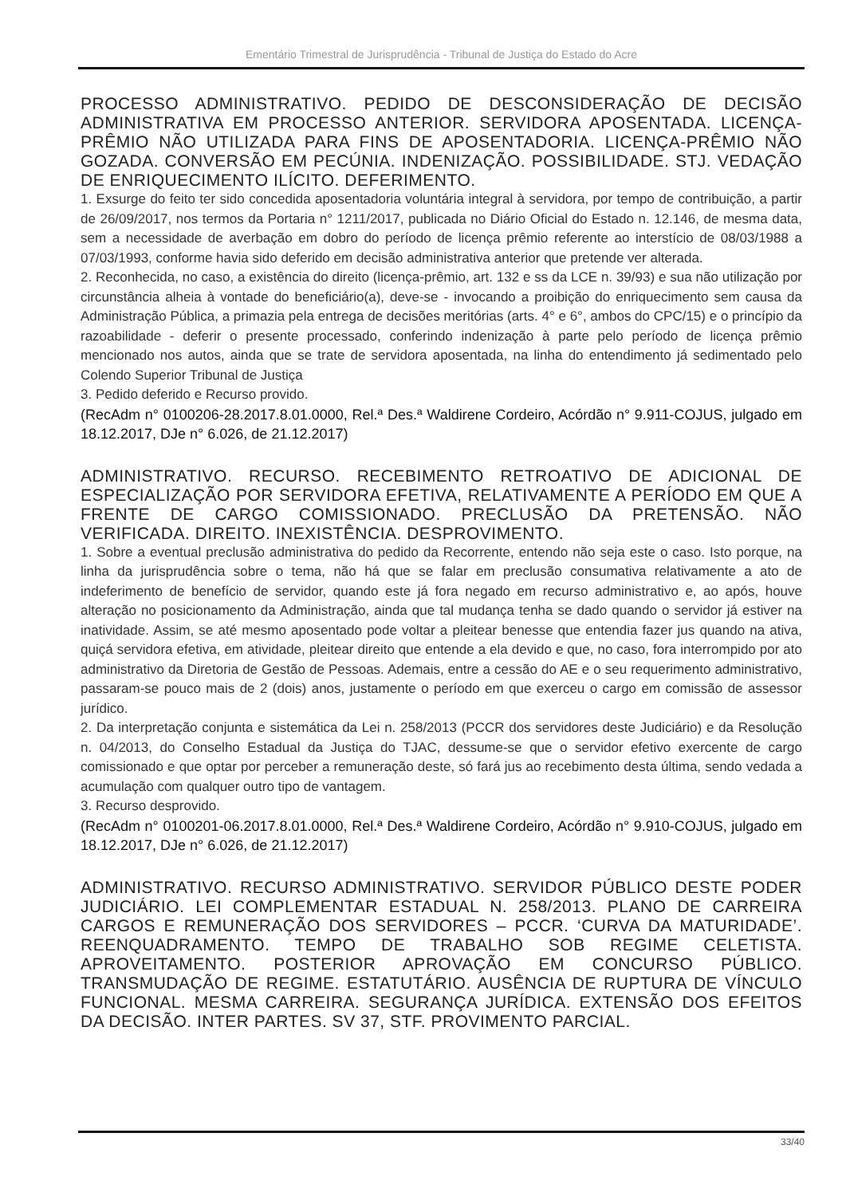Ementário Trimestral de Jurisprudência - Tribunal de Justiça do Estado do Acre
PROCESSO ADMINISTRATIVO. PEDIDO DE DESCONSIDERAÇÃO DE DECISÃO ADMINISTRATIVA EM PROCESSO ANTERIOR. SERVIDORA APOSENTADA. LICENÇA-PRÊMIO NÃO UTILIZADA PARA FINS DE APOSENTADORIA. LICENÇA-PRÊMIO NÃO GOZADA. CONVERSÃO EM PECÚNIA. INDENIZAÇÃO. POSSIBILIDADE. STJ. VEDAÇÃO DE ENRIQUECIMENTO ILÍCITO. DEFERIMENTO.
1. Exsurge do feito ter sido concedida aposentadoria voluntária integral à servidora, por tempo de contribuição, a partir de 26/09/2017, nos termos da Portaria n° 1211/2017, publicada no Diário Oficial do Estado n. 12.146, de mesma data, sem a necessidade de averbação em dobro do período de licença prêmio referente ao interstício de 08/03/1988 a 07/03/1993, conforme havia sido deferido em decisão administrativa anterior que pretende ver alterada.
2. Reconhecida, no caso, a existência do direito (licença-prêmio, art. 132 e ss da LCE n. 39/93) e sua não utilização por circunstância alheia à vontade do beneficiário(a), deve-se - invocando a proibição do enriquecimento sem causa da Administração Pública, a primazia pela entrega de decisões meritórias (arts. 4° e 6°, ambos do CPC/15) e o princípio da razoabilidade - deferir o presente processado, conferindo indenização à parte pelo período de licença prêmio mencionado nos autos, ainda que se trate de servidora aposentada, na linha do entendimento já sedimentado pelo Colendo Superior Tribunal de Justiça
3. Pedido deferido e Recurso provido.
(RecAdm n° 0100206-28.2017.8.01.0000, Rel.ª Des.ª Waldirene Cordeiro, Acórdão n° 9.911-COJUS, julgado em 18.12.2017, DJe n° 6.026, de 21.12.2017)
ADMINISTRATIVO. RECURSO. RECEBIMENTO RETROATIVO DE ADICIONAL DE ESPECIALIZAÇÃO POR SERVIDORA EFETIVA, RELATIVAMENTE A PERÍODO EM QUE A FRENTE DE CARGO COMISSIONADO. PRECLUSÃO DA PRETENSÃO. NÃO VERIFICADA. DIREITO. INEXISTÊNCIA. DESPROVIMENTO.
1. Sobre a eventual preclusão administrativa do pedido da Recorrente, entendo não seja este o caso. Isto porque, na linha da jurisprudência sobre o tema, não há que se falar em preclusão consumativa relativamente a ato de indeferimento de benefício de servidor, quando este já fora negado em recurso administrativo e, ao após, houve alteração no posicionamento da Administração, ainda que tal mudança tenha se dado quando o servidor já estiver na inatividade. Assim, se até mesmo aposentado pode voltar a pleitear benesse que entendia fazer jus quando na ativa, quiçá servidora efetiva, em atividade, pleitear direito que entende a ela devido e que, no caso, fora interrompido por ato administrativo da Diretoria de Gestão de Pessoas. Ademais, entre a cessão do AE e o seu requerimento administrativo, passaram-se pouco mais de 2 (dois) anos, justamente o período em que exerceu o cargo em comissão de assessor jurídico.
2. Da interpretação conjunta e sistemática da Lei n. 258/2013 (PCCR dos servidores deste Judiciário) e da Resolução n. 04/2013, do Conselho Estadual da Justiça do TJAC, dessume-se que o servidor efetivo exercente de cargo comissionado e que optar por perceber a remuneração deste, só fará jus ao recebimento desta última, sendo vedada a acumulação com qualquer outro tipo de vantagem.
3. Recurso desprovido.
(RecAdm n° 0100201-06.2017.8.01.0000, Rel.ª Des.ª Waldirene Cordeiro, Acórdão n° 9.910-COJUS, julgado em 18.12.2017, DJe n° 6.026, de 21.12.2017)
ADMINISTRATIVO. RECURSO ADMINISTRATIVO. SERVIDOR PÚBLICO DESTE PODER JUDICIÁRIO. LEI COMPLEMENTAR ESTADUAL N. 258/2013. PLANO DE CARREIRA CARGOS E REMUNERAÇÃO DOS SERVIDORES – PCCR. ‘CURVA DA MATURIDADE’. REENQUADRAMENTO. TEMPO DE TRABALHO SOB REGIME CELETISTA. APROVEITAMENTO. POSTERIOR APROVAÇÃO EM CONCURSO PÚBLICO. TRANSMUDAÇÃO DE REGIME. ESTATUTÁRIO. AUSÊNCIA DE RUPTURA DE VÍNCULO FUNCIONAL. MESMA CARREIRA. SEGURANÇA JURÍDICA. EXTENSÃO DOS EFEITOS DA DECISÃO. INTER PARTES. SV 37, STF. PROVIMENTO PARCIAL.
33/40